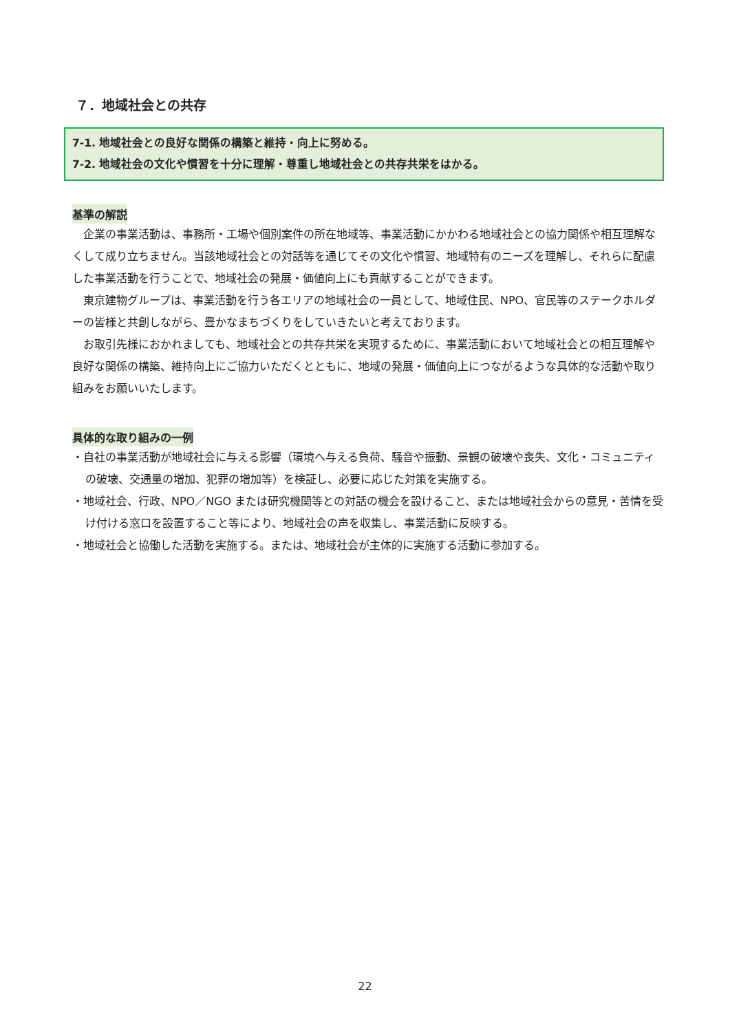７．地域社会との共存
7-1. 地域社会との良好な関係の構築と維持・向上に努める。
7-2. 地域社会の文化や慣習を十分に理解・尊重し地域社会との共存共栄をはかる。
基準の解説
企業の事業活動は、事務所・工場や個別案件の所在地域等、事業活動にかかわる地域社会との協力関係や相互理解なくして成り立ちません。当該地域社会との対話等を通じてその文化や慣習、地域特有のニーズを理解し、それらに配慮した事業活動を行うことで、地域社会の発展・価値向上にも貢献することができます。
東京建物グループは、事業活動を行う各エリアの地域社会の一員として、地域住民、NPO、官民等のステークホルダーの皆様と共創しながら、豊かなまちづくりをしていきたいと考えております。
お取引先様におかれましても、地域社会との共存共栄を実現するために、事業活動において地域社会との相互理解や良好な関係の構築、維持向上にご協力いただくとともに、地域の発展・価値向上につながるような具体的な活動や取り組みをお願いいたします。
具体的な取り組みの一例
・自社の事業活動が地域社会に与える影響（環境へ与える負荷、騒音や振動、景観の破壊や喪失、文化・コミュニティの破壊、交通量の増加、犯罪の増加等）を検証し、必要に応じた対策を実施する。
・地域社会、行政、NPO／NGO または研究機関等との対話の機会を設けること、または地域社会からの意見・苦情を受け付ける窓口を設置すること等により、地域社会の声を収集し、事業活動に反映する。
・地域社会と協働した活動を実施する。または、地域社会が主体的に実施する活動に参加する。
22